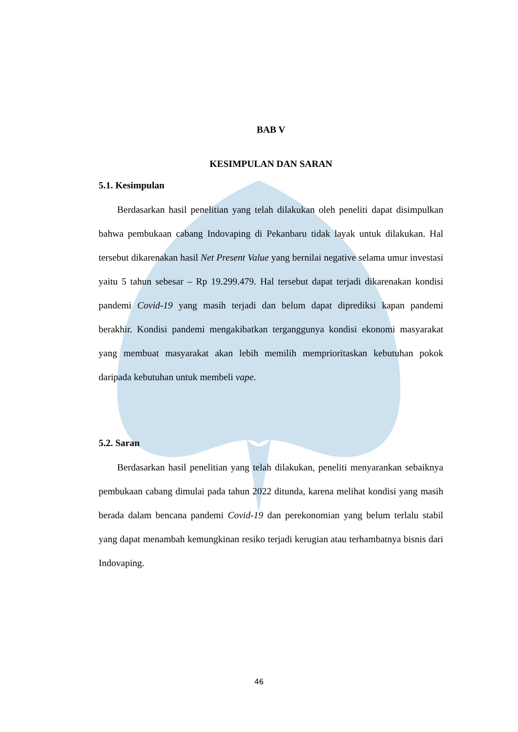BAB V
KESIMPULAN DAN SARAN
5.1. Kesimpulan
Berdasarkan hasil penelitian yang telah dilakukan oleh peneliti dapat disimpulkan bahwa pembukaan cabang Indovaping di Pekanbaru tidak layak untuk dilakukan. Hal tersebut dikarenakan hasil Net Present Value yang bernilai negative selama umur investasi yaitu 5 tahun sebesar – Rp 19.299.479. Hal tersebut dapat terjadi dikarenakan kondisi pandemi Covid-19 yang masih terjadi dan belum dapat diprediksi kapan pandemi berakhir. Kondisi pandemi mengakibatkan terganggunya kondisi ekonomi masyarakat yang membuat masyarakat akan lebih memilih memprioritaskan kebutuhan pokok daripada kebutuhan untuk membeli vape.
5.2. Saran
Berdasarkan hasil penelitian yang telah dilakukan, peneliti menyarankan sebaiknya pembukaan cabang dimulai pada tahun 2022 ditunda, karena melihat kondisi yang masih berada dalam bencana pandemi Covid-19 dan perekonomian yang belum terlalu stabil yang dapat menambah kemungkinan resiko terjadi kerugian atau terhambatnya bisnis dari Indovaping.
46